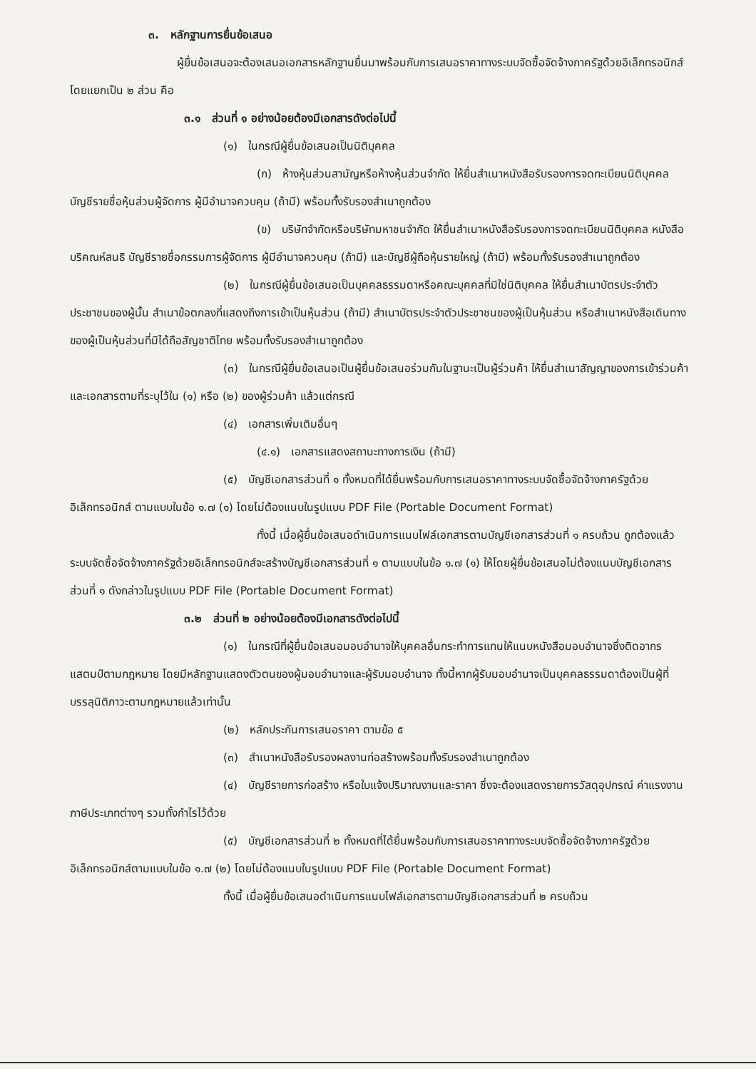๓. หลักฐานการยื่นข้อเสนอ
ผู้ยื่นข้อเสนอจะต้องเสนอเอกสารหลักฐานยื่นมาพร้อมกับการเสนอราคาทางระบบจัดซื้อจัดจ้างภาครัฐด้วยอิเล็กทรอนิกส์ โดยแยกเป็น ๒ ส่วน คือ
๓.๑ ส่วนที่ ๑ อย่างน้อยต้องมีเอกสารดังต่อไปนี้
(๑) ในกรณีผู้ยื่นข้อเสนอเป็นนิติบุคคล
(ก) ห้างหุ้นส่วนสามัญหรือห้างหุ้นส่วนจำกัด ให้ยื่นสำเนาหนังสือรับรองการจดทะเบียนนิติบุคคล บัญชีรายชื่อหุ้นส่วนผู้จัดการ ผู้มีอำนาจควบคุม (ถ้ามี) พร้อมทั้งรับรองสำเนาถูกต้อง
(ข) บริษัทจำกัดหรือบริษัทมหาชนจำกัด ให้ยื่นสำเนาหนังสือรับรองการจดทะเบียนนิติบุคคล หนังสือบริคณห์สนธิ บัญชีรายชื่อกรรมการผู้จัดการ ผู้มีอำนาจควบคุม (ถ้ามี) และบัญชีผู้ถือหุ้นรายใหญ่ (ถ้ามี) พร้อมทั้งรับรองสำเนาถูกต้อง
(๒) ในกรณีผู้ยื่นข้อเสนอเป็นบุคคลธรรมดาหรือคณะบุคคลที่มิใช่นิติบุคคล ให้ยื่นสำเนาบัตรประจำตัวประชาชนของผู้นั้น สำเนาข้อตกลงที่แสดงถึงการเข้าเป็นหุ้นส่วน (ถ้ามี) สำเนาบัตรประจำตัวประชาชนของผู้เป็นหุ้นส่วน หรือสำเนาหนังสือเดินทางของผู้เป็นหุ้นส่วนที่มิได้ถือสัญชาติไทย พร้อมทั้งรับรองสำเนาถูกต้อง
(๓) ในกรณีผู้ยื่นข้อเสนอเป็นผู้ยื่นข้อเสนอร่วมกันในฐานะเป็นผู้ร่วมค้า ให้ยื่นสำเนาสัญญาของการเข้าร่วมค้า และเอกสารตามที่ระบุไว้ใน (๑) หรือ (๒) ของผู้ร่วมค้า แล้วแต่กรณี
(๔) เอกสารเพิ่มเติมอื่นๆ
(๔.๑) เอกสารแสดงสถานะทางการเงิน (ถ้ามี)
(๕) บัญชีเอกสารส่วนที่ ๑ ทั้งหมดที่ได้ยื่นพร้อมกับการเสนอราคาทางระบบจัดซื้อจัดจ้างภาครัฐด้วยอิเล็กทรอนิกส์ ตามแบบในข้อ ๑.๗ (๑) โดยไม่ต้องแนบในรูปแบบ PDF File (Portable Document Format)
ทั้งนี้ เมื่อผู้ยื่นข้อเสนอดำเนินการแนบไฟล์เอกสารตามบัญชีเอกสารส่วนที่ ๑ ครบถ้วน ถูกต้องแล้ว ระบบจัดซื้อจัดจ้างภาครัฐด้วยอิเล็กทรอนิกส์จะสร้างบัญชีเอกสารส่วนที่ ๑ ตามแบบในข้อ ๑.๗ (๑) ให้โดยผู้ยื่นข้อเสนอไม่ต้องแนบบัญชีเอกสารส่วนที่ ๑ ดังกล่าวในรูปแบบ PDF File (Portable Document Format)
๓.๒ ส่วนที่ ๒ อย่างน้อยต้องมีเอกสารดังต่อไปนี้
(๑) ในกรณีที่ผู้ยื่นข้อเสนอมอบอำนาจให้บุคคลอื่นกระทำการแทนให้แนบหนังสือมอบอำนาจซึ่งติดอากรแสตมป์ตามกฎหมาย โดยมีหลักฐานแสดงตัวตนของผู้มอบอำนาจและผู้รับมอบอำนาจ ทั้งนี้หากผู้รับมอบอำนาจเป็นบุคคลธรรมดาต้องเป็นผู้ที่บรรลุนิติภาวะตามกฎหมายแล้วเท่านั้น
(๒) หลักประกันการเสนอราคา ตามข้อ ๕
(๓) สำเนาหนังสือรับรองผลงานก่อสร้างพร้อมทั้งรับรองสำเนาถูกต้อง
(๔) บัญชีรายการก่อสร้าง หรือใบแจ้งปริมาณงานและราคา ซึ่งจะต้องแสดงรายการวัสดุอุปกรณ์ ค่าแรงงาน ภาษีประเภทต่างๆ รวมทั้งกำไรไว้ด้วย
(๕) บัญชีเอกสารส่วนที่ ๒ ทั้งหมดที่ได้ยื่นพร้อมกับการเสนอราคาทางระบบจัดซื้อจัดจ้างภาครัฐด้วยอิเล็กทรอนิกส์ตามแบบในข้อ ๑.๗ (๒) โดยไม่ต้องแนบในรูปแบบ PDF File (Portable Document Format)
ทั้งนี้ เมื่อผู้ยื่นข้อเสนอดำเนินการแนบไฟล์เอกสารตามบัญชีเอกสารส่วนที่ ๒ ครบถ้วน